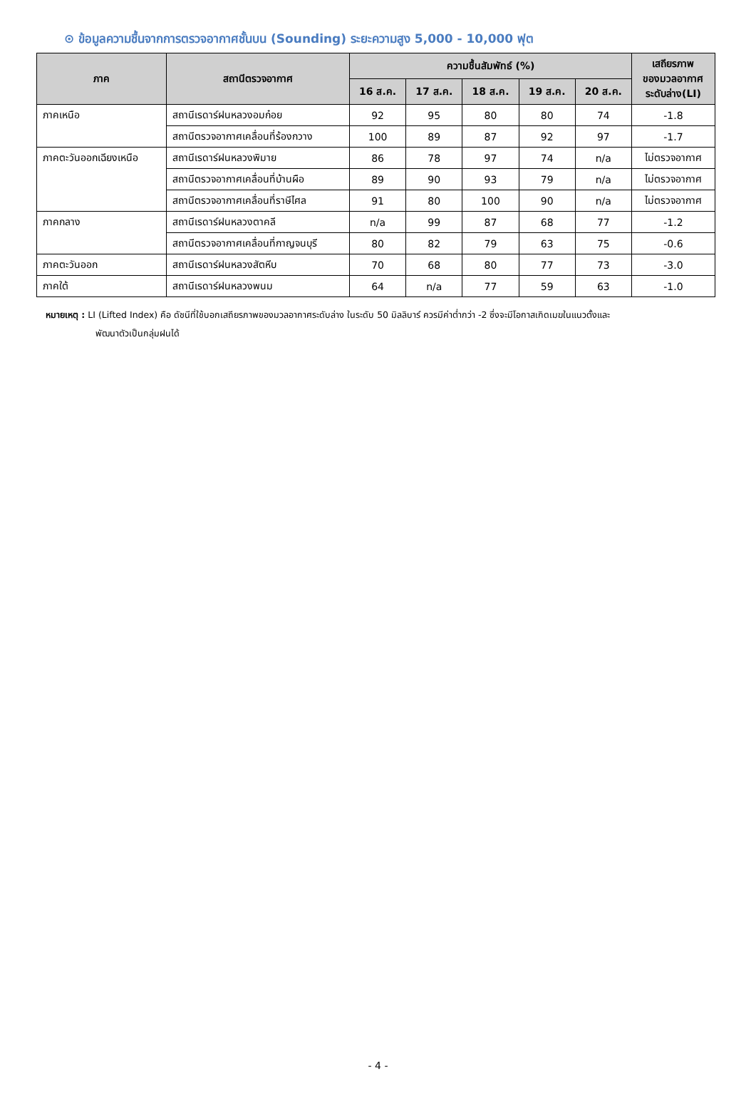⊙ ข้อมูลความชื้นจากการตรวจอากาศชั้นบน (Sounding) ระยะความสูง 5,000 - 10,000 ฟุต
| ภาค | สถานีตรวจอากาศ | ความชื้นสัมพัทธ์ (%) | | | | | เสถียรภาพ ของมวลอากาศ ระดับล่าง(LI) |
| --- | --- | --- | --- | --- | --- | --- | --- |
| | | 16 ส.ค. | 17 ส.ค. | 18 ส.ค. | 19 ส.ค. | 20 ส.ค. | |
| ภาคเหนือ | สถานีเรดาร์ฝนหลวงอมก๋อย | 92 | 95 | 80 | 80 | 74 | -1.8 |
| | สถานีตรวจอากาศเคลื่อนที่ร้องกวาง | 100 | 89 | 87 | 92 | 97 | -1.7 |
| ภาคตะวันออกเฉียงเหนือ | สถานีเรดาร์ฝนหลวงพิมาย | 86 | 78 | 97 | 74 | n/a | ไม่ตรวจอากาศ |
| | สถานีตรวจอากาศเคลื่อนที่บ้านผือ | 89 | 90 | 93 | 79 | n/a | ไม่ตรวจอากาศ |
| | สถานีตรวจอากาศเคลื่อนที่ราษีไศล | 91 | 80 | 100 | 90 | n/a | ไม่ตรวจอากาศ |
| ภาคกลาง | สถานีเรดาร์ฝนหลวงตาคลี | n/a | 99 | 87 | 68 | 77 | -1.2 |
| | สถานีตรวจอากาศเคลื่อนที่กาญจนบุรี | 80 | 82 | 79 | 63 | 75 | -0.6 |
| ภาคตะวันออก | สถานีเรดาร์ฝนหลวงสัตหีบ | 70 | 68 | 80 | 77 | 73 | -3.0 |
| ภาคใต้ | สถานีเรดาร์ฝนหลวงพนม | 64 | n/a | 77 | 59 | 63 | -1.0 |
หมายเหตุ : LI (Lifted Index) คือ ดัชนีที่ใช้บอกเสถียรภาพของมวลอากาศระดับล่าง ในระดับ 50 มิลลิบาร์ ควรมีค่าต่ำกว่า -2 ซึ่งจะมีโอกาสเกิดเมฆในแนวตั้งและ
พัฒนาตัวเป็นกลุ่มฝนได้
- 4 -